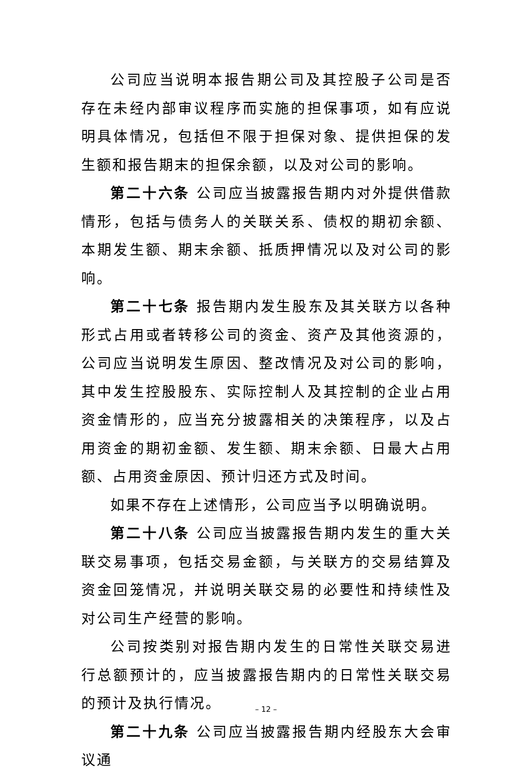公司应当说明本报告期公司及其控股子公司是否存在未经内部审议程序而实施的担保事项，如有应说明具体情况，包括但不限于担保对象、提供担保的发生额和报告期末的担保余额，以及对公司的影响。
第二十六条 公司应当披露报告期内对外提供借款情形，包括与债务人的关联关系、债权的期初余额、本期发生额、期末余额、抵质押情况以及对公司的影响。
第二十七条 报告期内发生股东及其关联方以各种形式占用或者转移公司的资金、资产及其他资源的，公司应当说明发生原因、整改情况及对公司的影响，其中发生控股股东、实际控制人及其控制的企业占用资金情形的，应当充分披露相关的决策程序，以及占用资金的期初金额、发生额、期末余额、日最大占用额、占用资金原因、预计归还方式及时间。
如果不存在上述情形，公司应当予以明确说明。
第二十八条 公司应当披露报告期内发生的重大关联交易事项，包括交易金额，与关联方的交易结算及资金回笼情况，并说明关联交易的必要性和持续性及对公司生产经营的影响。
公司按类别对报告期内发生的日常性关联交易进行总额预计的，应当披露报告期内的日常性关联交易的预计及执行情况。
第二十九条 公司应当披露报告期内经股东大会审议通
– 12 –